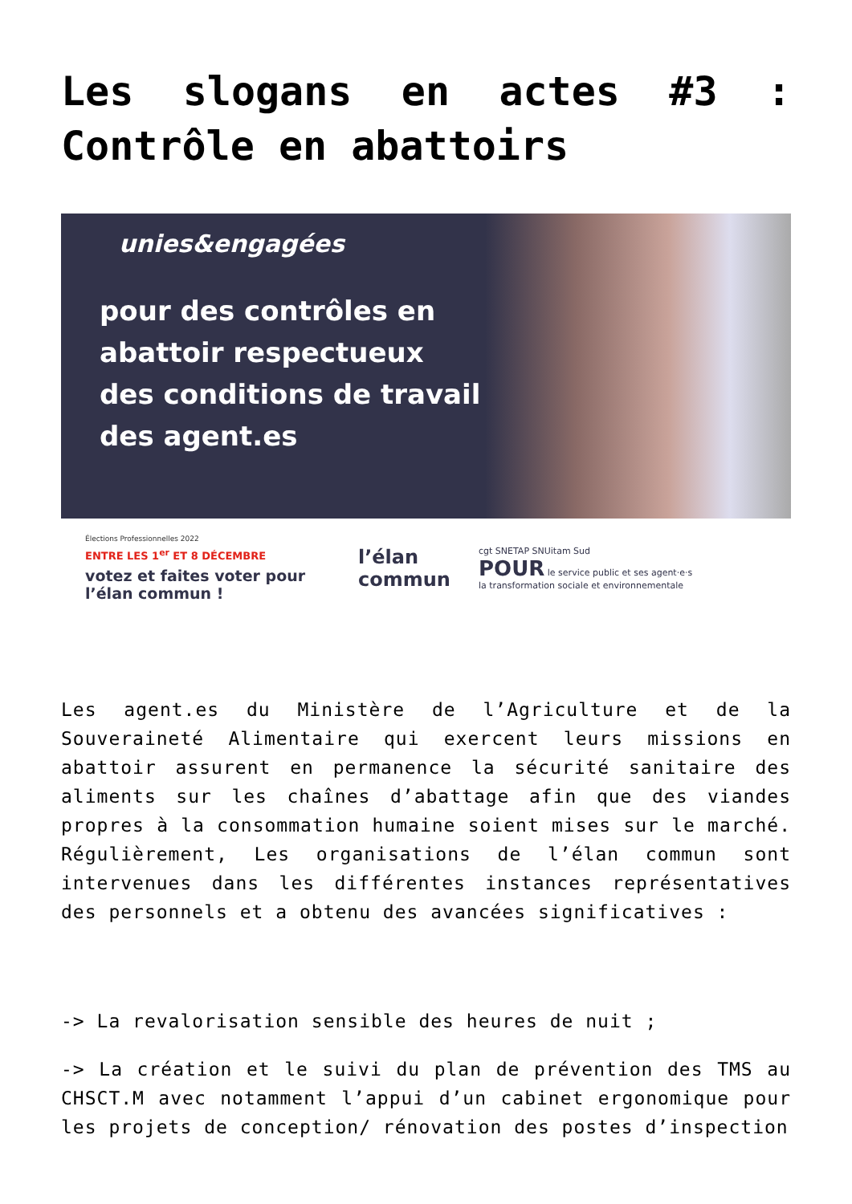Les slogans en actes #3 : Contrôle en abattoirs
unies&engagées
pour des contrôles en abattoir respectueux des conditions de travail des agent.es
Élections Professionnelles 2022
ENTRE LES 1<sup>er</sup> ET 8 DÉCEMBRE
votez et faites voter pour l’élan commun !
l’élan commun
cgt SNETAP SNUitam Sud
POUR le service public et ses agent·e·s
la transformation sociale et environnementale
Les agent.es du Ministère de l’Agriculture et de la Souveraineté Alimentaire qui exercent leurs missions en abattoir assurent en permanence la sécurité sanitaire des aliments sur les chaînes d’abattage afin que des viandes propres à la consommation humaine soient mises sur le marché. Régulièrement, Les organisations de l’élan commun sont intervenues dans les différentes instances représentatives des personnels et a obtenu des avancées significatives :
-> La revalorisation sensible des heures de nuit ;
-> La création et le suivi du plan de prévention des TMS au CHSCT.M avec notamment l’appui d’un cabinet ergonomique pour les projets de conception/ rénovation des postes d’inspection